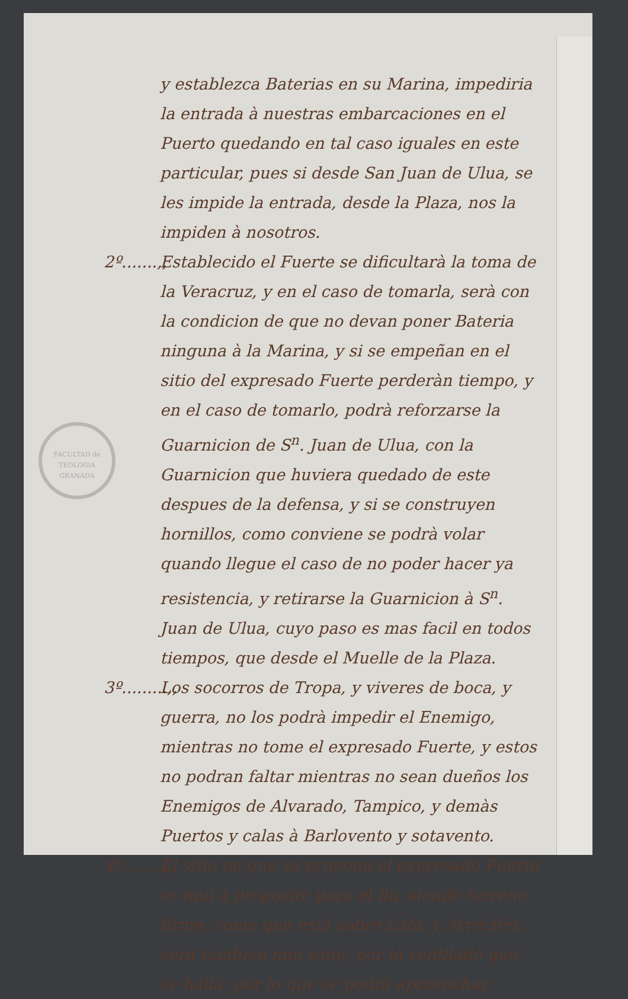FACULTAD de TEOLOGIA GRANADA
y establezca Baterias en su Marina, impediria la entrada à nuestras embarcaciones en el Puerto quedando en tal caso iguales en este particular, pues si desde San Juan de Ulua, se les impide la entrada, desde la Plaza, nos la impiden à nosotros.
2º.......,,
Establecido el Fuerte se dificultarà la toma de la Veracruz, y en el caso de tomarla, serà con la condicion de que no devan poner Bateria ninguna à la Marina, y si se empeñan en el sitio del expresado Fuerte perderàn tiempo, y en el caso de tomarlo, podrà reforzarse la Guarnicion de S<sup>n</sup>. Juan de Ulua, con la Guarnicion que huviera quedado de este despues de la defensa, y si se construyen hornillos, como conviene se podrà volar quando llegue el caso de no poder hacer ya resistencia, y retirarse la Guarnicion à S<sup>n</sup>. Juan de Ulua, cuyo paso es mas facil en todos tiempos, que desde el Muelle de la Plaza.
3º.........,,
Los socorros de Tropa, y viveres de boca, y guerra, no los podrà impedir el Enemigo, mientras no tome el expresado Fuerte, y estos no podran faltar mientras no sean dueños los Enemigos de Alvarado, Tampico, y demàs Puertos y calas à Barlovento y sotavento.
4º.........,,
El sitio en que se propone el expresado Fuerte es mui à proposito para el fin, siendo terreno firme, como que està sobre Lafa, y Arrecifes, serà tambien mui sano, por lo ventilado que se halla; por lo que se podrà aprovechar,